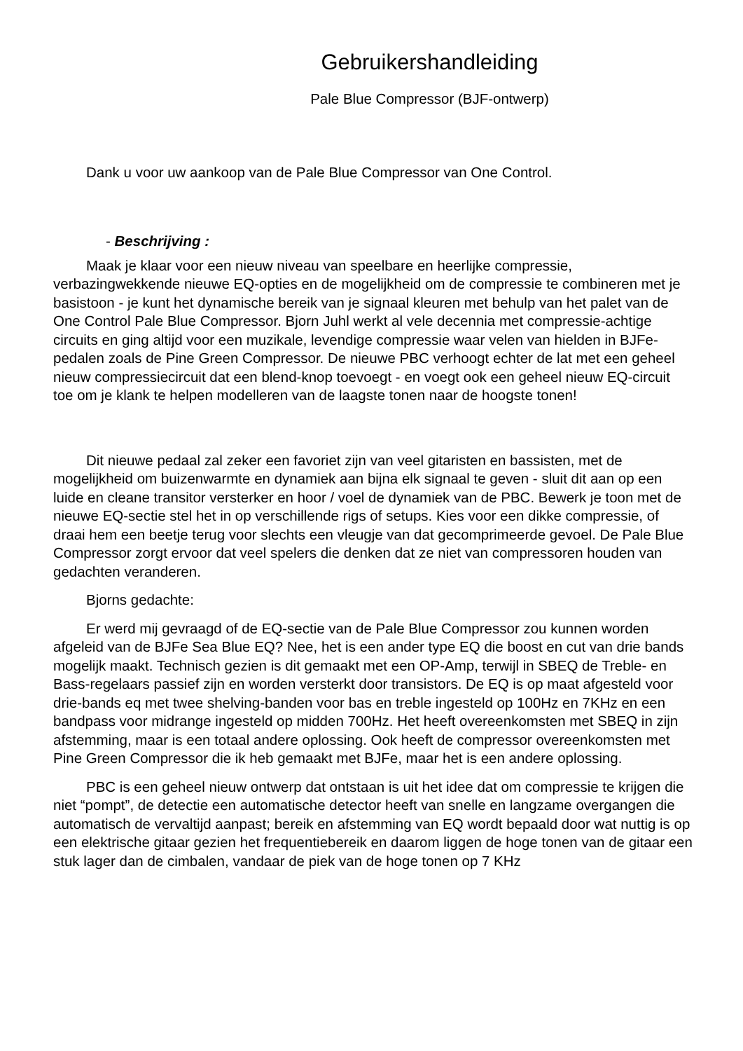Gebruikershandleiding
Pale Blue Compressor (BJF-ontwerp)
Dank u voor uw aankoop van de Pale Blue Compressor van One Control.
- Beschrijving :
Maak je klaar voor een nieuw niveau van speelbare en heerlijke compressie, verbazingwekkende nieuwe EQ-opties en de mogelijkheid om de compressie te combineren met je basistoon - je kunt het dynamische bereik van je signaal kleuren met behulp van het palet van de One Control Pale Blue Compressor. Bjorn Juhl werkt al vele decennia met compressie-achtige circuits en ging altijd voor een muzikale, levendige compressie waar velen van hielden in BJFe-pedalen zoals de Pine Green Compressor. De nieuwe PBC verhoogt echter de lat met een geheel nieuw compressiecircuit dat een blend-knop toevoegt - en voegt ook een geheel nieuw EQ-circuit toe om je klank te helpen modelleren van de laagste tonen naar de hoogste tonen!
Dit nieuwe pedaal zal zeker een favoriet zijn van veel gitaristen en bassisten, met de mogelijkheid om buizenwarmte en dynamiek aan bijna elk signaal te geven - sluit dit aan op een luide en cleane transitor versterker en hoor / voel de dynamiek van de PBC. Bewerk je toon met de nieuwe EQ-sectie stel het in op verschillende rigs of setups. Kies voor een dikke compressie, of draai hem een beetje terug voor slechts een vleugje van dat gecomprimeerde gevoel. De Pale Blue Compressor zorgt ervoor dat veel spelers die denken dat ze niet van compressoren houden van gedachten veranderen.
Bjorns gedachte:
Er werd mij gevraagd of de EQ-sectie van de Pale Blue Compressor zou kunnen worden afgeleid van de BJFe Sea Blue EQ? Nee, het is een ander type EQ die boost en cut van drie bands mogelijk maakt. Technisch gezien is dit gemaakt met een OP-Amp, terwijl in SBEQ de Treble- en Bass-regelaars passief zijn en worden versterkt door transistors. De EQ is op maat afgesteld voor drie-bands eq met twee shelving-banden voor bas en treble ingesteld op 100Hz en 7KHz en een bandpass voor midrange ingesteld op midden 700Hz. Het heeft overeenkomsten met SBEQ in zijn afstemming, maar is een totaal andere oplossing. Ook heeft de compressor overeenkomsten met Pine Green Compressor die ik heb gemaakt met BJFe, maar het is een andere oplossing.
PBC is een geheel nieuw ontwerp dat ontstaan is uit het idee dat om compressie te krijgen die niet “pompt”, de detectie een automatische detector heeft van snelle en langzame overgangen die automatisch de vervaltijd aanpast; bereik en afstemming van EQ wordt bepaald door wat nuttig is op een elektrische gitaar gezien het frequentiebereik en daarom liggen de hoge tonen van de gitaar een stuk lager dan de cimbalen, vandaar de piek van de hoge tonen op 7 KHz